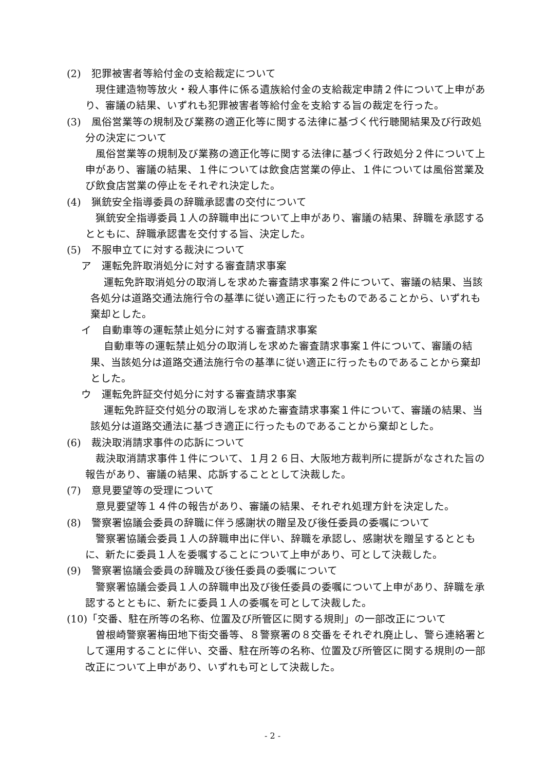(2)　犯罪被害者等給付金の支給裁定について
現住建造物等放火・殺人事件に係る遺族給付金の支給裁定申請２件について上申があり、審議の結果、いずれも犯罪被害者等給付金を支給する旨の裁定を行った。
(3)　風俗営業等の規制及び業務の適正化等に関する法律に基づく代行聴聞結果及び行政処分の決定について
風俗営業等の規制及び業務の適正化等に関する法律に基づく行政処分２件について上申があり、審議の結果、１件については飲食店営業の停止、１件については風俗営業及び飲食店営業の停止をそれぞれ決定した。
(4)　猟銃安全指導委員の辞職承認書の交付について
猟銃安全指導委員１人の辞職申出について上申があり、審議の結果、辞職を承認するとともに、辞職承認書を交付する旨、決定した。
(5)　不服申立てに対する裁決について
ア　運転免許取消処分に対する審査請求事案
運転免許取消処分の取消しを求めた審査請求事案２件について、審議の結果、当該各処分は道路交通法施行令の基準に従い適正に行ったものであることから、いずれも棄却とした。
イ　自動車等の運転禁止処分に対する審査請求事案
自動車等の運転禁止処分の取消しを求めた審査請求事案１件について、審議の結果、当該処分は道路交通法施行令の基準に従い適正に行ったものであることから棄却とした。
ウ　運転免許証交付処分に対する審査請求事案
運転免許証交付処分の取消しを求めた審査請求事案１件について、審議の結果、当該処分は道路交通法に基づき適正に行ったものであることから棄却とした。
(6)　裁決取消請求事件の応訴について
裁決取消請求事件１件について、１月２６日、大阪地方裁判所に提訴がなされた旨の報告があり、審議の結果、応訴することとして決裁した。
(7)　意見要望等の受理について
意見要望等１４件の報告があり、審議の結果、それぞれ処理方針を決定した。
(8)　警察署協議会委員の辞職に伴う感謝状の贈呈及び後任委員の委嘱について
警察署協議会委員１人の辞職申出に伴い、辞職を承認し、感謝状を贈呈するとともに、新たに委員１人を委嘱することについて上申があり、可として決裁した。
(9)　警察署協議会委員の辞職及び後任委員の委嘱について
警察署協議会委員１人の辞職申出及び後任委員の委嘱について上申があり、辞職を承認するとともに、新たに委員１人の委嘱を可として決裁した。
(10)「交番、駐在所等の名称、位置及び所管区に関する規則」の一部改正について
曽根崎警察署梅田地下街交番等、８警察署の８交番をそれぞれ廃止し、警ら連絡署として運用することに伴い、交番、駐在所等の名称、位置及び所管区に関する規則の一部改正について上申があり、いずれも可として決裁した。
- 2 -